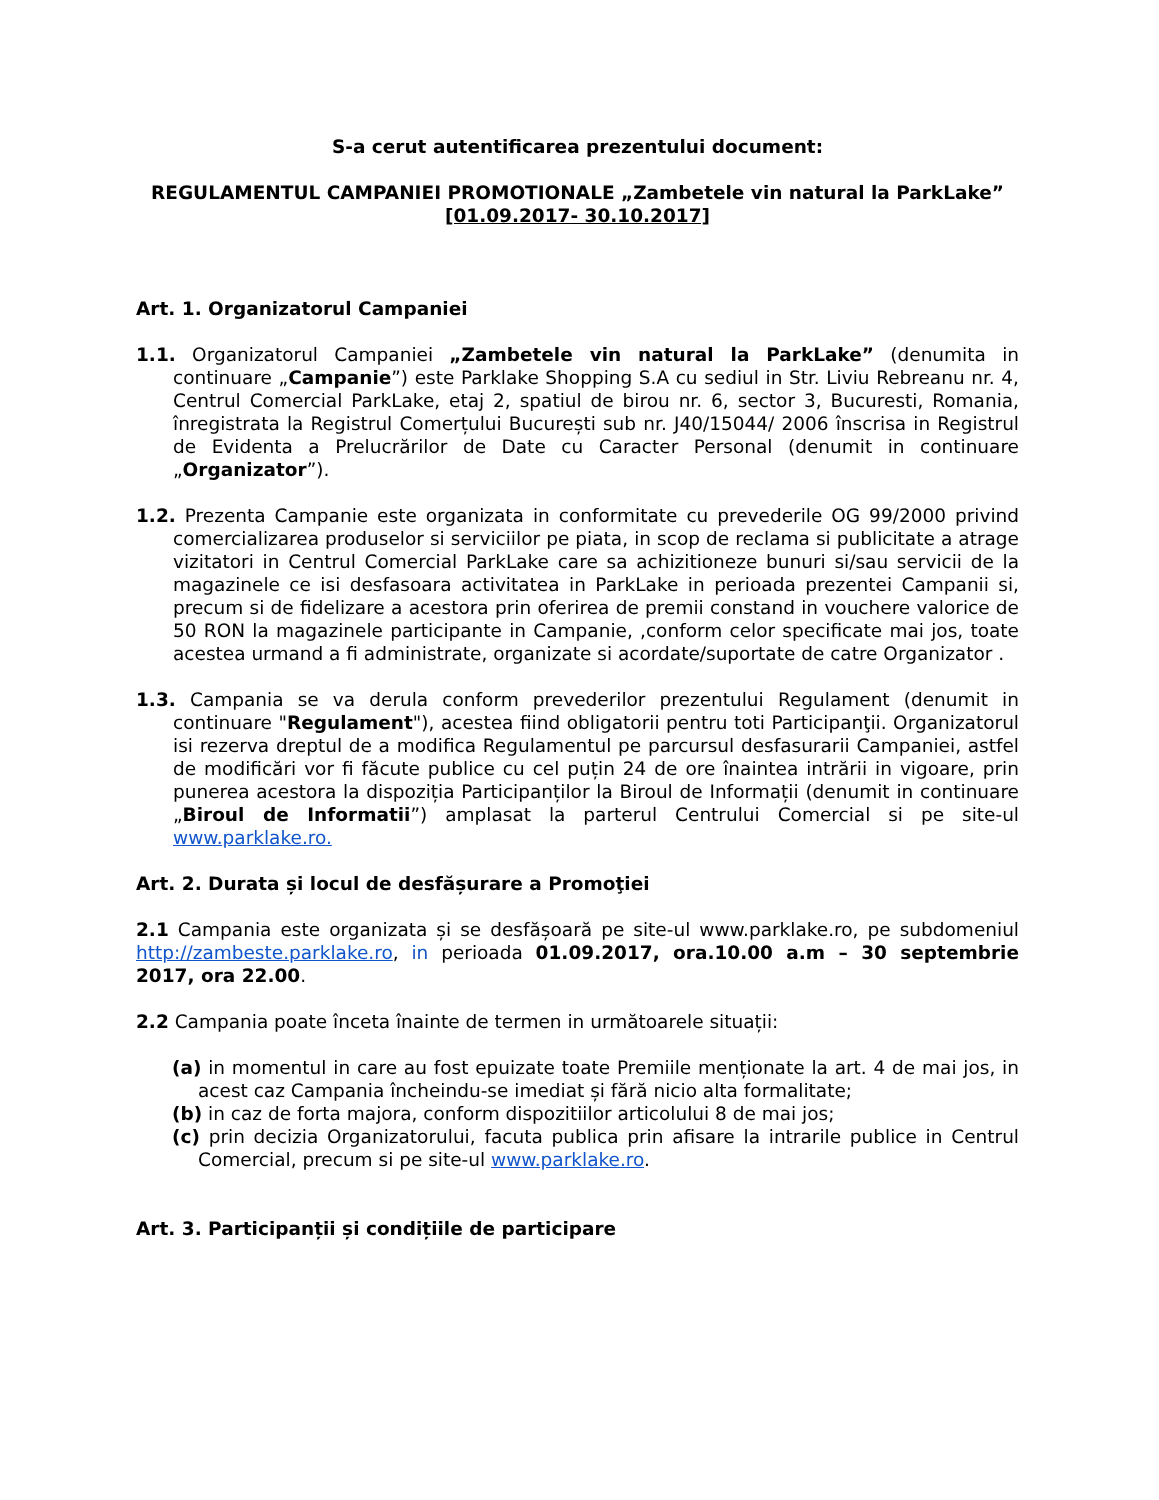S-a cerut autentificarea prezentului document:
REGULAMENTUL CAMPANIEI PROMOTIONALE „Zambetele vin natural la ParkLake”
[01.09.2017- 30.10.2017]
Art. 1. Organizatorul Campaniei
1.1. Organizatorul Campaniei „Zambetele vin natural la ParkLake” (denumita in continuare „Campanie”) este Parklake Shopping S.A cu sediul in Str. Liviu Rebreanu nr. 4, Centrul Comercial ParkLake, etaj 2, spatiul de birou nr. 6, sector 3, Bucuresti, Romania, înregistrata la Registrul Comerțului București sub nr. J40/15044/ 2006 înscrisa in Registrul de Evidenta a Prelucrărilor de Date cu Caracter Personal (denumit in continuare „Organizator”).
1.2. Prezenta Campanie este organizata in conformitate cu prevederile OG 99/2000 privind comercializarea produselor si serviciilor pe piata, in scop de reclama si publicitate a atrage vizitatori in Centrul Comercial ParkLake care sa achizitioneze bunuri si/sau servicii de la magazinele ce isi desfasoara activitatea in ParkLake in perioada prezentei Campanii si, precum si de fidelizare a acestora prin oferirea de premii constand in vouchere valorice de 50 RON la magazinele participante in Campanie, ,conform celor specificate mai jos, toate acestea urmand a fi administrate, organizate si acordate/suportate de catre Organizator .
1.3. Campania se va derula conform prevederilor prezentului Regulament (denumit in continuare "Regulament"), acestea fiind obligatorii pentru toti Participanţii. Organizatorul isi rezerva dreptul de a modifica Regulamentul pe parcursul desfasurarii Campaniei, astfel de modificări vor fi făcute publice cu cel puțin 24 de ore înaintea intrării in vigoare, prin punerea acestora la dispoziția Participanților la Biroul de Informații (denumit in continuare „Biroul de Informatii”) amplasat la parterul Centrului Comercial si pe site-ul www.parklake.ro.
Art. 2. Durata și locul de desfășurare a Promoţiei
2.1 Campania este organizata și se desfășoară pe site-ul www.parklake.ro, pe subdomeniul http://zambeste.parklake.ro, in perioada 01.09.2017, ora.10.00 a.m – 30 septembrie 2017, ora 22.00.
2.2 Campania poate înceta înainte de termen in următoarele situații:
(a) in momentul in care au fost epuizate toate Premiile menționate la art. 4 de mai jos, in acest caz Campania încheindu-se imediat și fără nicio alta formalitate;
(b) in caz de forta majora, conform dispozitiilor articolului 8 de mai jos;
(c) prin decizia Organizatorului, facuta publica prin afisare la intrarile publice in Centrul Comercial, precum si pe site-ul www.parklake.ro.
Art. 3. Participanții și condițiile de participare